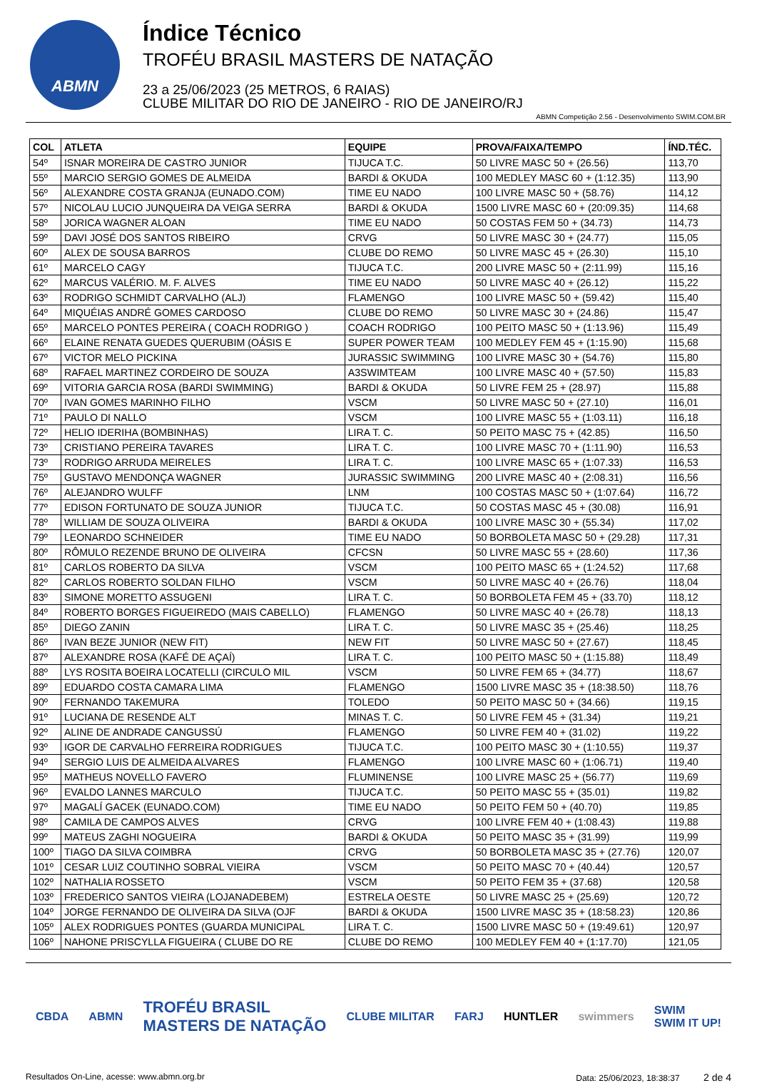ABMN
Índice Técnico
TROFÉU BRASIL MASTERS DE NATAÇÃO
23 a 25/06/2023 (25 METROS, 6 RAIAS)
CLUBE MILITAR DO RIO DE JANEIRO - RIO DE JANEIRO/RJ
ABMN Competição 2.56 - Desenvolvimento SWIM.COM.BR
| COL | ATLETA | EQUIPE | PROVA/FAIXA/TEMPO | ÍND.TÉC. |
| --- | --- | --- | --- | --- |
| 54º | ISNAR MOREIRA DE CASTRO JUNIOR | TIJUCA T.C. | 50 LIVRE MASC 50 + (26.56) | 113,70 |
| 55º | MARCIO SERGIO GOMES DE ALMEIDA | BARDI & OKUDA | 100 MEDLEY MASC 60 + (1:12.35) | 113,90 |
| 56º | ALEXANDRE COSTA GRANJA (EUNADO.COM) | TIME EU NADO | 100 LIVRE MASC 50 + (58.76) | 114,12 |
| 57º | NICOLAU LUCIO JUNQUEIRA DA VEIGA SERRA | BARDI & OKUDA | 1500 LIVRE MASC 60 + (20:09.35) | 114,68 |
| 58º | JORICA WAGNER ALOAN | TIME EU NADO | 50 COSTAS FEM 50 + (34.73) | 114,73 |
| 59º | DAVI JOSÉ DOS SANTOS RIBEIRO | CRVG | 50 LIVRE MASC 30 + (24.77) | 115,05 |
| 60º | ALEX DE SOUSA BARROS | CLUBE DO REMO | 50 LIVRE MASC 45 + (26.30) | 115,10 |
| 61º | MARCELO CAGY | TIJUCA T.C. | 200 LIVRE MASC 50 + (2:11.99) | 115,16 |
| 62º | MARCUS VALÉRIO. M. F. ALVES | TIME EU NADO | 50 LIVRE MASC 40 + (26.12) | 115,22 |
| 63º | RODRIGO SCHMIDT CARVALHO (ALJ) | FLAMENGO | 100 LIVRE MASC 50 + (59.42) | 115,40 |
| 64º | MIQUÉIAS ANDRÉ GOMES CARDOSO | CLUBE DO REMO | 50 LIVRE MASC 30 + (24.86) | 115,47 |
| 65º | MARCELO PONTES PEREIRA ( COACH RODRIGO ) | COACH RODRIGO | 100 PEITO MASC 50 + (1:13.96) | 115,49 |
| 66º | ELAINE RENATA GUEDES QUERUBIM (OÁSIS E | SUPER POWER TEAM | 100 MEDLEY FEM 45 + (1:15.90) | 115,68 |
| 67º | VICTOR MELO PICKINA | JURASSIC SWIMMING | 100 LIVRE MASC 30 + (54.76) | 115,80 |
| 68º | RAFAEL MARTINEZ CORDEIRO DE SOUZA | A3SWIMTEAM | 100 LIVRE MASC 40 + (57.50) | 115,83 |
| 69º | VITORIA GARCIA ROSA (BARDI SWIMMING) | BARDI & OKUDA | 50 LIVRE FEM 25 + (28.97) | 115,88 |
| 70º | IVAN GOMES MARINHO FILHO | VSCM | 50 LIVRE MASC 50 + (27.10) | 116,01 |
| 71º | PAULO DI NALLO | VSCM | 100 LIVRE MASC 55 + (1:03.11) | 116,18 |
| 72º | HELIO IDERIHA (BOMBINHAS) | LIRA T. C. | 50 PEITO MASC 75 + (42.85) | 116,50 |
| 73º | CRISTIANO PEREIRA TAVARES | LIRA T. C. | 100 LIVRE MASC 70 + (1:11.90) | 116,53 |
| 73º | RODRIGO ARRUDA MEIRELES | LIRA T. C. | 100 LIVRE MASC 65 + (1:07.33) | 116,53 |
| 75º | GUSTAVO MENDONÇA WAGNER | JURASSIC SWIMMING | 200 LIVRE MASC 40 + (2:08.31) | 116,56 |
| 76º | ALEJANDRO WULFF | LNM | 100 COSTAS MASC 50 + (1:07.64) | 116,72 |
| 77º | EDISON FORTUNATO DE SOUZA JUNIOR | TIJUCA T.C. | 50 COSTAS MASC 45 + (30.08) | 116,91 |
| 78º | WILLIAM DE SOUZA OLIVEIRA | BARDI & OKUDA | 100 LIVRE MASC 30 + (55.34) | 117,02 |
| 79º | LEONARDO SCHNEIDER | TIME EU NADO | 50 BORBOLETA MASC 50 + (29.28) | 117,31 |
| 80º | RÔMULO REZENDE BRUNO DE OLIVEIRA | CFCSN | 50 LIVRE MASC 55 + (28.60) | 117,36 |
| 81º | CARLOS ROBERTO DA SILVA | VSCM | 100 PEITO MASC 65 + (1:24.52) | 117,68 |
| 82º | CARLOS ROBERTO SOLDAN FILHO | VSCM | 50 LIVRE MASC 40 + (26.76) | 118,04 |
| 83º | SIMONE MORETTO ASSUGENI | LIRA T. C. | 50 BORBOLETA FEM 45 + (33.70) | 118,12 |
| 84º | ROBERTO BORGES FIGUEIREDO (MAIS CABELLO) | FLAMENGO | 50 LIVRE MASC 40 + (26.78) | 118,13 |
| 85º | DIEGO ZANIN | LIRA T. C. | 50 LIVRE MASC 35 + (25.46) | 118,25 |
| 86º | IVAN BEZE JUNIOR (NEW FIT) | NEW FIT | 50 LIVRE MASC 50 + (27.67) | 118,45 |
| 87º | ALEXANDRE ROSA (KAFÉ DE AÇAÍ) | LIRA T. C. | 100 PEITO MASC 50 + (1:15.88) | 118,49 |
| 88º | LYS ROSITA BOEIRA LOCATELLI (CIRCULO MIL | VSCM | 50 LIVRE FEM 65 + (34.77) | 118,67 |
| 89º | EDUARDO COSTA CAMARA LIMA | FLAMENGO | 1500 LIVRE MASC 35 + (18:38.50) | 118,76 |
| 90º | FERNANDO TAKEMURA | TOLEDO | 50 PEITO MASC 50 + (34.66) | 119,15 |
| 91º | LUCIANA DE RESENDE ALT | MINAS T. C. | 50 LIVRE FEM 45 + (31.34) | 119,21 |
| 92º | ALINE DE ANDRADE CANGUSSÚ | FLAMENGO | 50 LIVRE FEM 40 + (31.02) | 119,22 |
| 93º | IGOR DE CARVALHO FERREIRA RODRIGUES | TIJUCA T.C. | 100 PEITO MASC 30 + (1:10.55) | 119,37 |
| 94º | SERGIO LUIS DE ALMEIDA ALVARES | FLAMENGO | 100 LIVRE MASC 60 + (1:06.71) | 119,40 |
| 95º | MATHEUS NOVELLO FAVERO | FLUMINENSE | 100 LIVRE MASC 25 + (56.77) | 119,69 |
| 96º | EVALDO LANNES MARCULO | TIJUCA T.C. | 50 PEITO MASC 55 + (35.01) | 119,82 |
| 97º | MAGALÍ GACEK (EUNADO.COM) | TIME EU NADO | 50 PEITO FEM 50 + (40.70) | 119,85 |
| 98º | CAMILA DE CAMPOS ALVES | CRVG | 100 LIVRE FEM 40 + (1:08.43) | 119,88 |
| 99º | MATEUS ZAGHI NOGUEIRA | BARDI & OKUDA | 50 PEITO MASC 35 + (31.99) | 119,99 |
| 100º | TIAGO DA SILVA COIMBRA | CRVG | 50 BORBOLETA MASC 35 + (27.76) | 120,07 |
| 101º | CESAR LUIZ COUTINHO SOBRAL VIEIRA | VSCM | 50 PEITO MASC 70 + (40.44) | 120,57 |
| 102º | NATHALIA ROSSETO | VSCM | 50 PEITO FEM 35 + (37.68) | 120,58 |
| 103º | FREDERICO SANTOS VIEIRA (LOJANADEBEM) | ESTRELA OESTE | 50 LIVRE MASC 25 + (25.69) | 120,72 |
| 104º | JORGE FERNANDO DE OLIVEIRA DA SILVA (OJF | BARDI & OKUDA | 1500 LIVRE MASC 35 + (18:58.23) | 120,86 |
| 105º | ALEX RODRIGUES PONTES (GUARDA MUNICIPAL | LIRA T. C. | 1500 LIVRE MASC 50 + (19:49.61) | 120,97 |
| 106º | NAHONE PRISCYLLA FIGUEIRA ( CLUBE DO RE | CLUBE DO REMO | 100 MEDLEY FEM 40 + (1:17.70) | 121,05 |
CBDA ABMN TROFÉU BRASIL
MASTERS DE NATAÇÃO CLUBE MILITAR FARJ HUNTLER swimmers SWIM
SWIM IT UP!
Resultados On-Line, acesse: www.abmn.org.br Data: 25/06/2023, 18:38:37 2 de 4